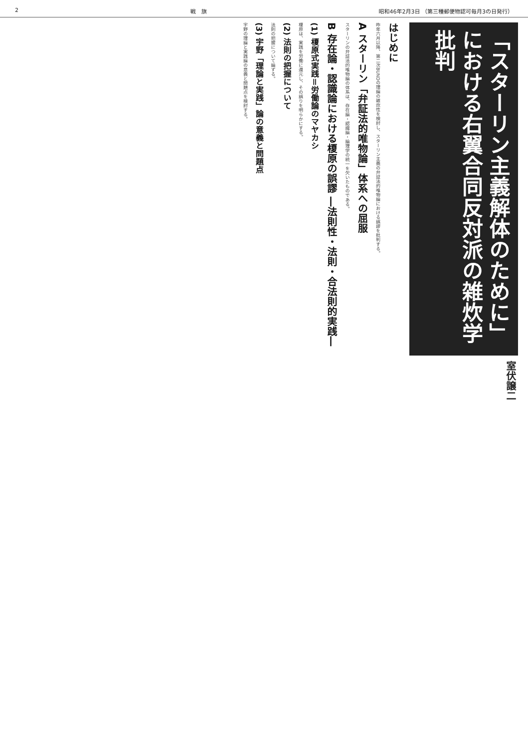2 戦　旗 昭和46年2月3日 （第三種郵便物認可毎月3の日発行）
「スターリン主義解体のために」における右翼合同反対派の雑炊学批判
室伏譲二
はじめに
昨年六月以降、第二次BUNDの理論の雑炊性を検討し、スターリン主義の弁証法的唯物論における誤謬を批判する。
A スターリン「弁証法的唯物論」体系への屈服
スターリンの弁証法的唯物論の体系は、存在論・認識論・論理学の統一を欠いたものである。
B 存在論・認識論における榎原の誤謬 ―法則性・法則・合法則的実践―
(1) 榎原式実践＝労働論のマヤカシ
榎原は、実践を労働に還元し、その誤りを明らかにする。
(2) 法則の把握について
法則の把握について論ずる。
(3) 宇野「理論と実践」論の意義と問題点
宇野の理論と実践論の意義と問題点を検討する。